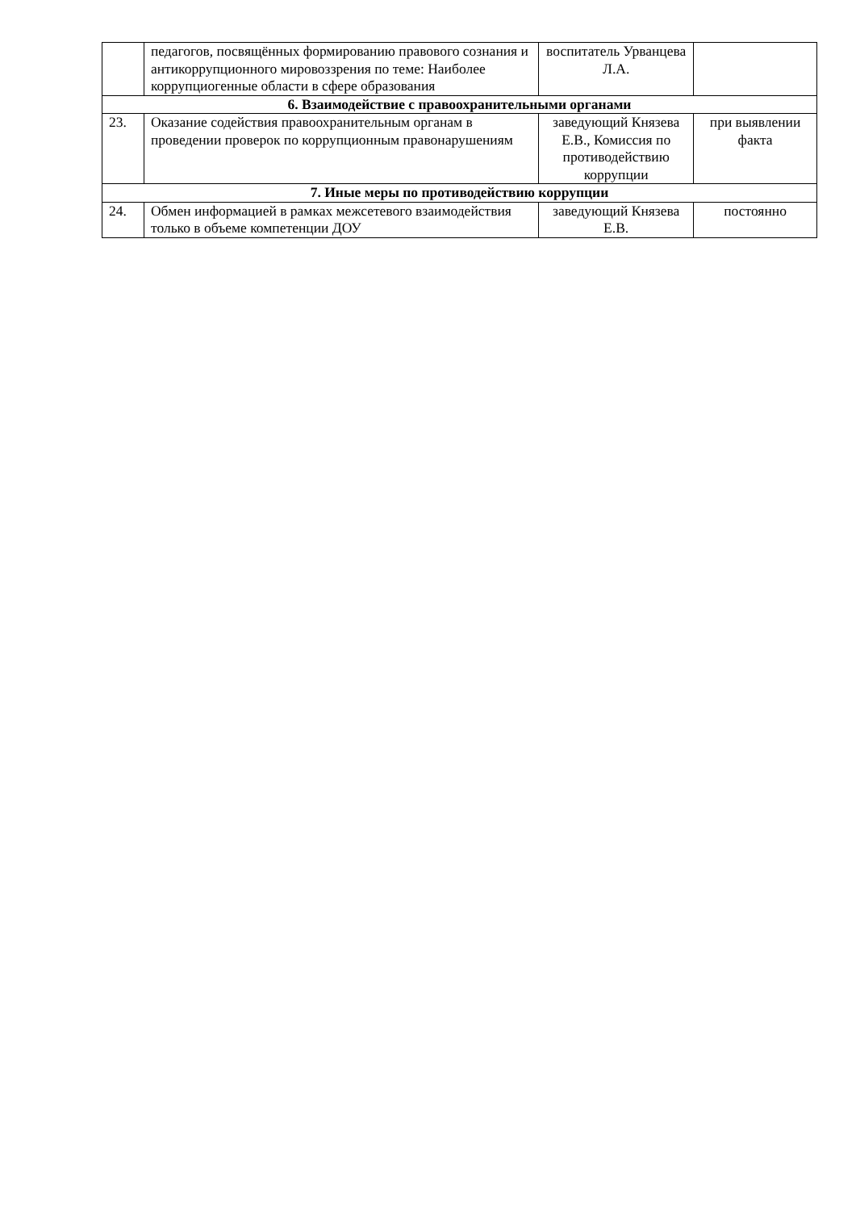| | педагогов, посвящённых формированию правового сознания и антикоррупционного мировоззрения по теме: Наиболее коррупциогенные области в сфере образования | воспитатель Урванцева Л.А. | |
| 6. Взаимодействие с правоохранительными органами | | | |
| 23. | Оказание содействия правоохранительным органам в проведении проверок по коррупционным правонарушениям | заведующий Князева Е.В., Комиссия по противодействию коррупции | при выявлении факта |
| 7. Иные меры по противодействию коррупции | | | |
| 24. | Обмен информацией в рамках межсетевого взаимодействия только в объеме компетенции ДОУ | заведующий Князева Е.В. | постоянно |